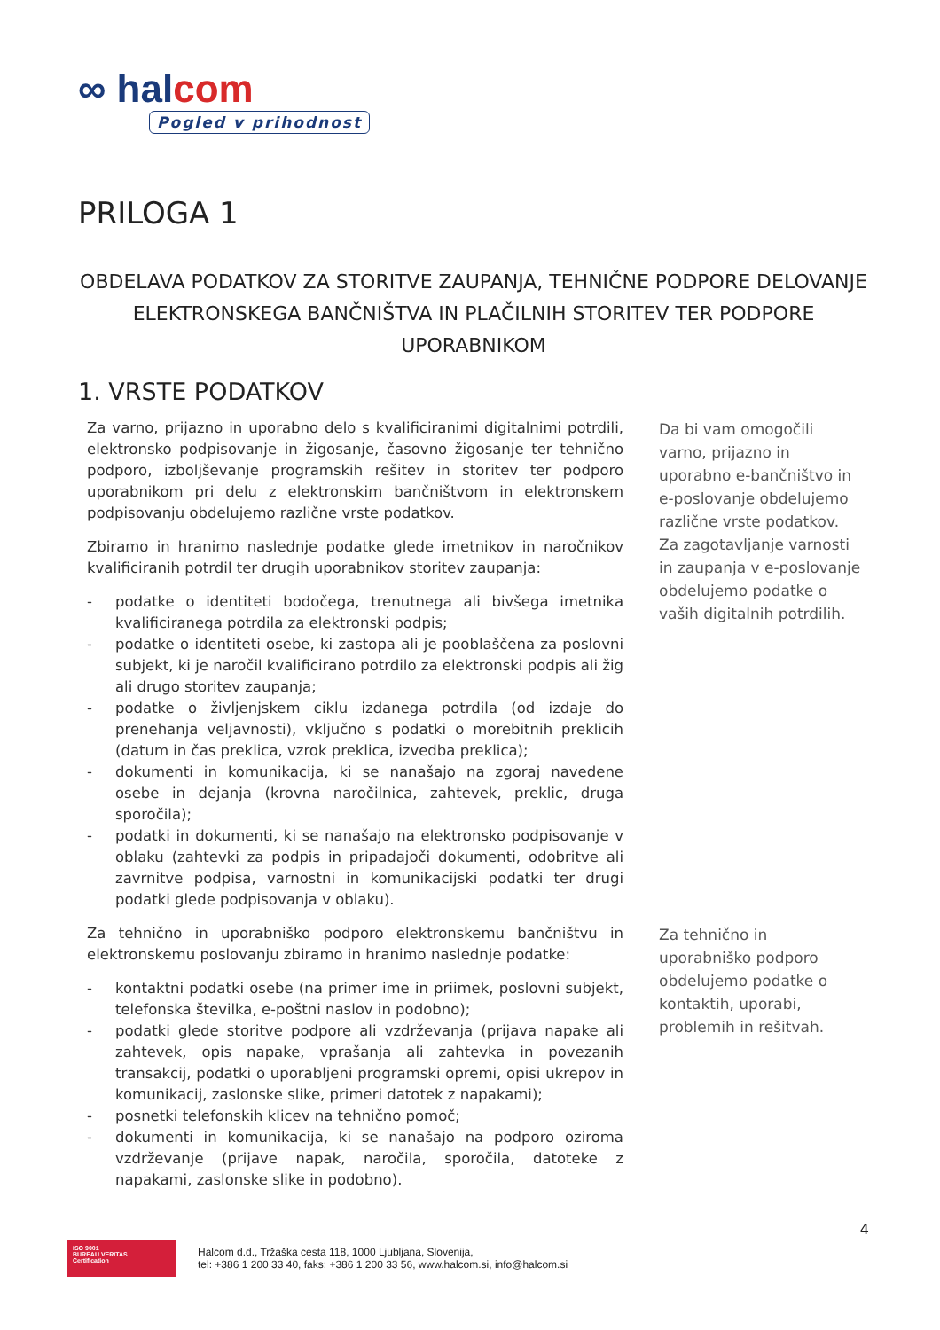∞ halcom
Pogled v prihodnost
PRILOGA 1
OBDELAVA PODATKOV ZA STORITVE ZAUPANJA, TEHNIČNE PODPORE DELOVANJE ELEKTRONSKEGA BANČNIŠTVA IN PLAČILNIH STORITEV TER PODPORE UPORABNIKOM
1. VRSTE PODATKOV
Za varno, prijazno in uporabno delo s kvalificiranimi digitalnimi potrdili, elektronsko podpisovanje in žigosanje, časovno žigosanje ter tehnično podporo, izboljševanje programskih rešitev in storitev ter podporo uporabnikom pri delu z elektronskim bančništvom in elektronskem podpisovanju obdelujemo različne vrste podatkov.
Zbiramo in hranimo naslednje podatke glede imetnikov in naročnikov kvalificiranih potrdil ter drugih uporabnikov storitev zaupanja:
- podatke o identiteti bodočega, trenutnega ali bivšega imetnika kvalificiranega potrdila za elektronski podpis;
- podatke o identiteti osebe, ki zastopa ali je pooblaščena za poslovni subjekt, ki je naročil kvalificirano potrdilo za elektronski podpis ali žig ali drugo storitev zaupanja;
- podatke o življenjskem ciklu izdanega potrdila (od izdaje do prenehanja veljavnosti), vključno s podatki o morebitnih preklicih (datum in čas preklica, vzrok preklica, izvedba preklica);
- dokumenti in komunikacija, ki se nanašajo na zgoraj navedene osebe in dejanja (krovna naročilnica, zahtevek, preklic, druga sporočila);
- podatki in dokumenti, ki se nanašajo na elektronsko podpisovanje v oblaku (zahtevki za podpis in pripadajoči dokumenti, odobritve ali zavrnitve podpisa, varnostni in komunikacijski podatki ter drugi podatki glede podpisovanja v oblaku).
Da bi vam omogočili varno, prijazno in uporabno e-bančništvo in e-poslovanje obdelujemo različne vrste podatkov.
Za zagotavljanje varnosti in zaupanja v e-poslovanje obdelujemo podatke o vaših digitalnih potrdilih.
Za tehnično in uporabniško podporo elektronskemu bančništvu in elektronskemu poslovanju zbiramo in hranimo naslednje podatke:
- kontaktni podatki osebe (na primer ime in priimek, poslovni subjekt, telefonska številka, e-poštni naslov in podobno);
- podatki glede storitve podpore ali vzdrževanja (prijava napake ali zahtevek, opis napake, vprašanja ali zahtevka in povezanih transakcij, podatki o uporabljeni programski opremi, opisi ukrepov in komunikacij, zaslonske slike, primeri datotek z napakami);
- posnetki telefonskih klicev na tehnično pomoč;
- dokumenti in komunikacija, ki se nanašajo na podporo oziroma vzdrževanje (prijave napak, naročila, sporočila, datoteke z napakami, zaslonske slike in podobno).
Za tehnično in uporabniško podporo obdelujemo podatke o kontaktih, uporabi, problemih in rešitvah.
4
ISO 9001
BUREAU VERITAS
Certification
Halcom d.d., Tržaška cesta 118, 1000 Ljubljana, Slovenija,
tel: +386 1 200 33 40, faks: +386 1 200 33 56, www.halcom.si, info@halcom.si